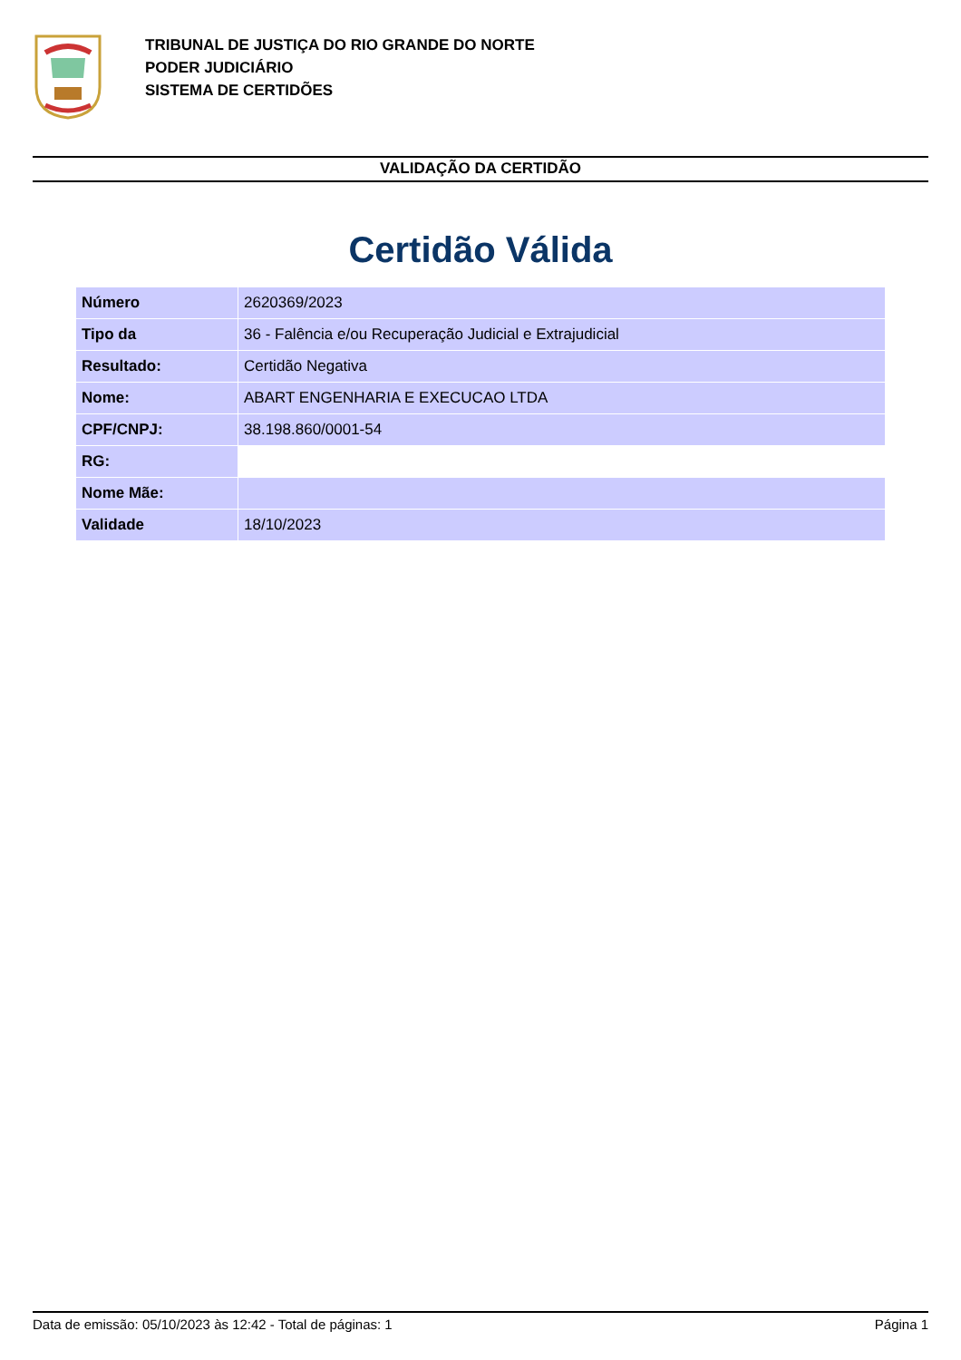TRIBUNAL DE JUSTIÇA DO RIO GRANDE DO NORTE
PODER JUDICIÁRIO
SISTEMA DE CERTIDÕES
VALIDAÇÃO DA CERTIDÃO
Certidão Válida
| Número | 2620369/2023 |
| Tipo da | 36 - Falência e/ou Recuperação Judicial e Extrajudicial |
| Resultado: | Certidão Negativa |
| Nome: | ABART ENGENHARIA E EXECUCAO LTDA |
| CPF/CNPJ: | 38.198.860/0001-54 |
| RG: | |
| Nome Mãe: | |
| Validade | 18/10/2023 |
Data de emissão: 05/10/2023 às 12:42 - Total de páginas: 1 Página 1